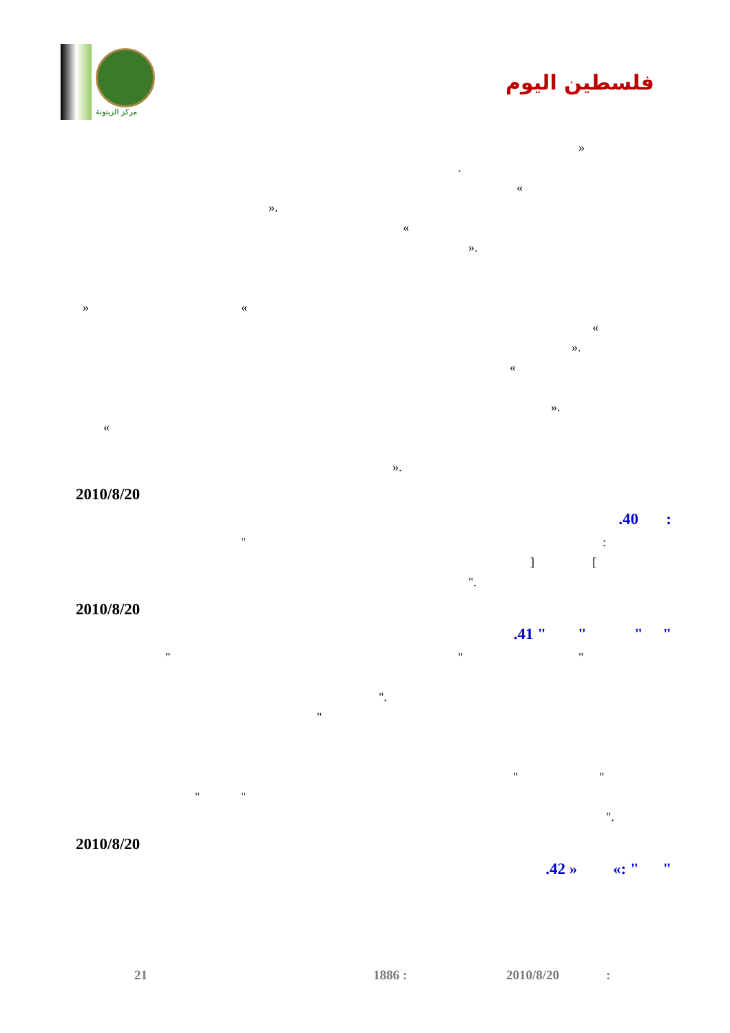مركز الزيتونة
فلسطين اليوم
«
. »
.« » .«
« » »
.«
» .«
» .«
2010/8/20
.40 :
" :
[ ]
."
2010/8/20
.41 " " " "
" " "
."
" " "
" " ."
2010/8/20
.42 » «: " "
21 1886 : 2010/8/20 :